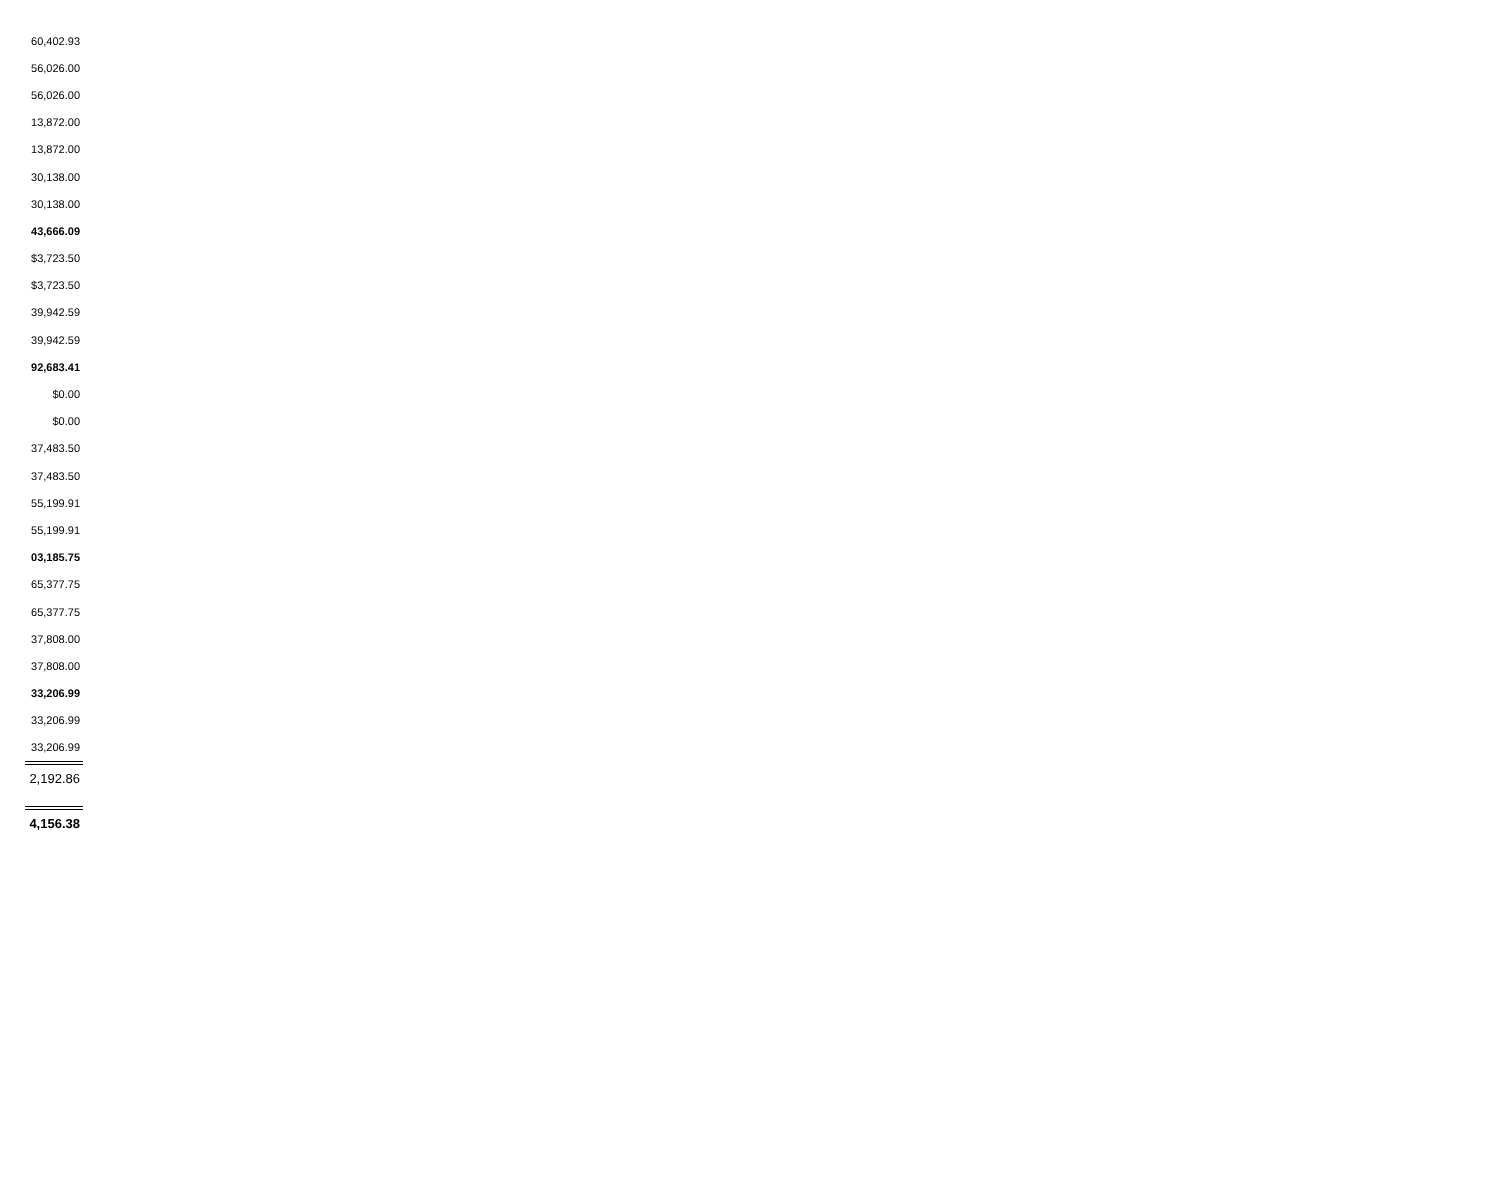| 60,402.93 |
| 56,026.00 |
| 56,026.00 |
| 13,872.00 |
| 13,872.00 |
| 30,138.00 |
| 30,138.00 |
| 43,666.09 |
| $3,723.50 |
| $3,723.50 |
| 39,942.59 |
| 39,942.59 |
| 92,683.41 |
| $0.00 |
| $0.00 |
| 37,483.50 |
| 37,483.50 |
| 55,199.91 |
| 55,199.91 |
| 03,185.75 |
| 65,377.75 |
| 65,377.75 |
| 37,808.00 |
| 37,808.00 |
| 33,206.99 |
| 33,206.99 |
| 33,206.99 |
| 2,192.86 |
| 4,156.38 |